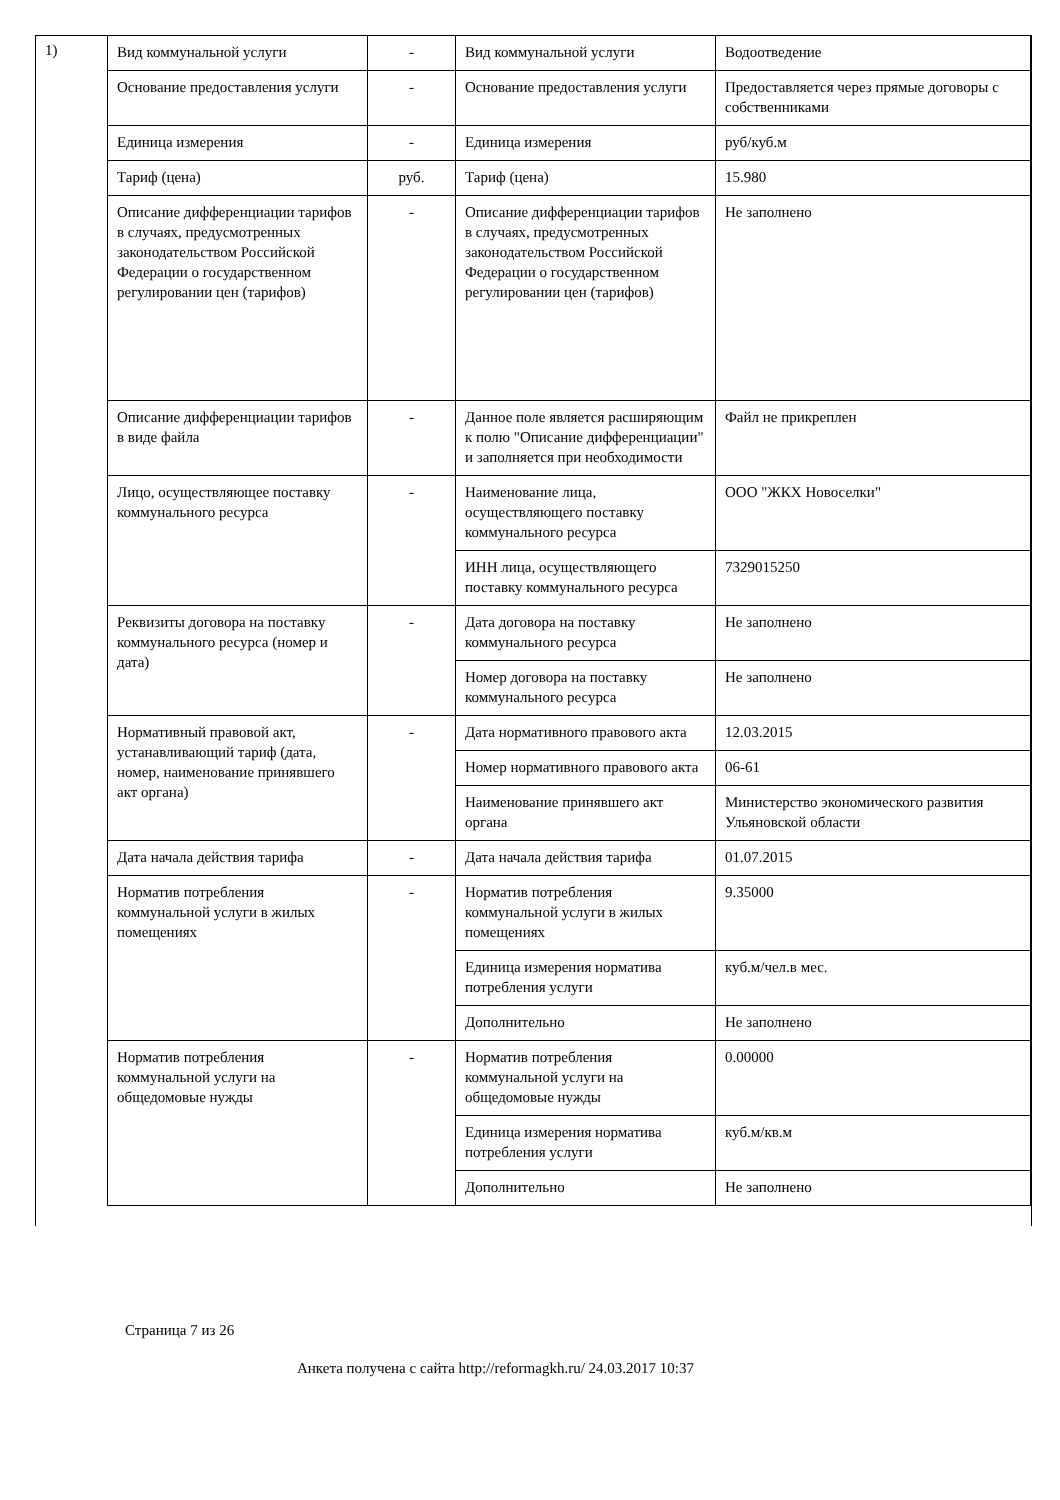1)
| Вид коммунальной услуги | - | Вид коммунальной услуги | Водоотведение |
| Основание предоставления услуги | - | Основание предоставления услуги | Предоставляется через прямые договоры с собственниками |
| Единица измерения | - | Единица измерения | руб/куб.м |
| Тариф (цена) | руб. | Тариф (цена) | 15.980 |
| Описание дифференциации тарифов в случаях, предусмотренных законодательством Российской Федерации о государственном регулировании цен (тарифов) | - | Описание дифференциации тарифов в случаях, предусмотренных законодательством Российской Федерации о государственном регулировании цен (тарифов) | Не заполнено |
| Описание дифференциации тарифов в виде файла | - | Данное поле является расширяющим к полю "Описание дифференциации" и заполняется при необходимости | Файл не прикреплен |
| Лицо, осуществляющее поставку коммунального ресурса | - | Наименование лица, осуществляющего поставку коммунального ресурса | ООО "ЖКХ Новоселки" |
| | | ИНН лица, осуществляющего поставку коммунального ресурса | 7329015250 |
| Реквизиты договора на поставку коммунального ресурса (номер и дата) | - | Дата договора на поставку коммунального ресурса | Не заполнено |
| | | Номер договора на поставку коммунального ресурса | Не заполнено |
| Нормативный правовой акт, устанавливающий тариф (дата, номер, наименование принявшего акт органа) | - | Дата нормативного правового акта | 12.03.2015 |
| | | Номер нормативного правового акта | 06-61 |
| | | Наименование принявшего акт органа | Министерство экономического развития Ульяновской области |
| Дата начала действия тарифа | - | Дата начала действия тарифа | 01.07.2015 |
| Норматив потребления коммунальной услуги в жилых помещениях | - | Норматив потребления коммунальной услуги в жилых помещениях | 9.35000 |
| | | Единица измерения норматива потребления услуги | куб.м/чел.в мес. |
| | | Дополнительно | Не заполнено |
| Норматив потребления коммунальной услуги на общедомовые нужды | - | Норматив потребления коммунальной услуги на общедомовые нужды | 0.00000 |
| | | Единица измерения норматива потребления услуги | куб.м/кв.м |
| | | Дополнительно | Не заполнено |
Страница 7 из 26
Анкета получена с сайта http://reformagkh.ru/ 24.03.2017 10:37